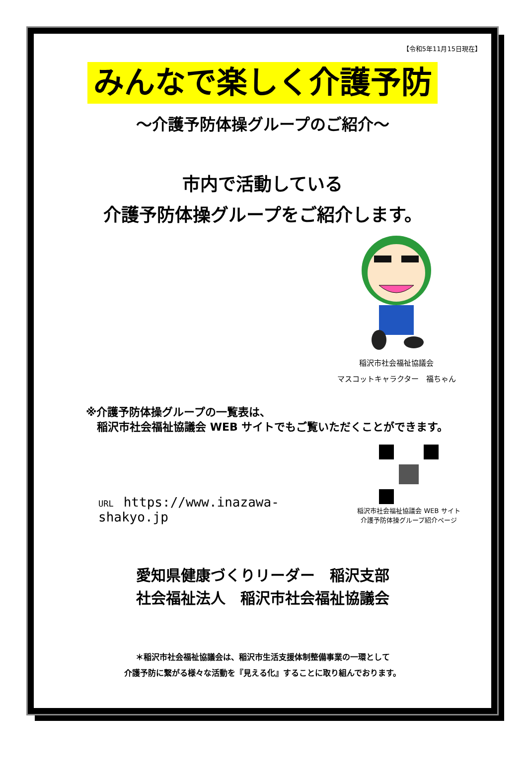【令和5年11月15日現在】
みんなで楽しく介護予防
～介護予防体操グループのご紹介～
市内で活動している
介護予防体操グループをご紹介します。
稲沢市社会福祉協議会
マスコットキャラクター　福ちゃん
※介護予防体操グループの一覧表は、
　稲沢市社会福祉協議会 WEB サイトでもご覧いただくことができます。
URL https://www.inazawa-shakyo.jp
稲沢市社会福祉協議会 WEB サイト
介護予防体操グループ紹介ページ
愛知県健康づくりリーダー　稲沢支部
社会福祉法人　稲沢市社会福祉協議会
＊稲沢市社会福祉協議会は、稲沢市生活支援体制整備事業の一環として
介護予防に繋がる様々な活動を『見える化』することに取り組んでおります。